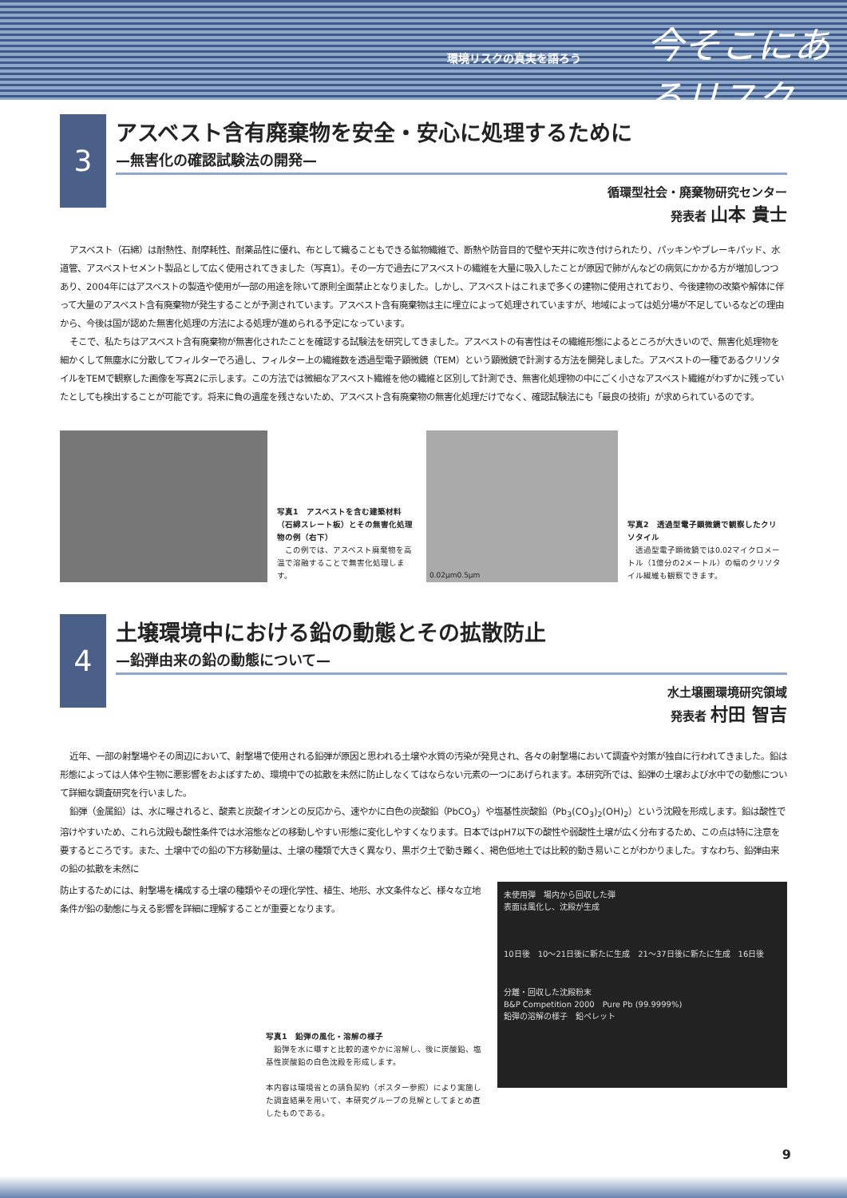環境リスクの真実を語ろう 今そこにあるリスク
3
アスベスト含有廃棄物を安全・安心に処理するために
—無害化の確認試験法の開発—
循環型社会・廃棄物研究センター
発表者 山本 貴士
アスベスト（石綿）は耐熱性、耐摩耗性、耐薬品性に優れ、布として織ることもできる鉱物繊維で、断熱や防音目的で壁や天井に吹き付けられたり、パッキンやブレーキパッド、水道管、アスベストセメント製品として広く使用されてきました（写真1）。その一方で過去にアスベストの繊維を大量に吸入したことが原因で肺がんなどの病気にかかる方が増加しつつあり、2004年にはアスベストの製造や使用が一部の用途を除いて原則全面禁止となりました。しかし、アスベストはこれまで多くの建物に使用されており、今後建物の改築や解体に伴って大量のアスベスト含有廃棄物が発生することが予測されています。アスベスト含有廃棄物は主に埋立によって処理されていますが、地域によっては処分場が不足しているなどの理由から、今後は国が認めた無害化処理の方法による処理が進められる予定になっています。
そこで、私たちはアスベスト含有廃棄物が無害化されたことを確認する試験法を研究してきました。アスベストの有害性はその繊維形態によるところが大きいので、無害化処理物を細かくして無塵水に分散してフィルターでろ過し、フィルター上の繊維数を透過型電子顕微鏡（TEM）という顕微鏡で計測する方法を開発しました。アスベストの一種であるクリソタイルをTEMで観察した画像を写真2に示します。この方法では微細なアスベスト繊維を他の繊維と区別して計測でき、無害化処理物の中にごく小さなアスベスト繊維がわずかに残っていたとしても検出することが可能です。将来に負の遺産を残さないため、アスベスト含有廃棄物の無害化処理だけでなく、確認試験法にも「最良の技術」が求められているのです。
写真1　アスベストを含む建築材料（石綿スレート板）とその無害化処理物の例（右下）
　この例では、アスベスト廃棄物を高温で溶融することで無害化処理します。
0.02μm 0.5μm
写真2　透過型電子顕微鏡で観察したクリソタイル
　透過型電子顕微鏡では0.02マイクロメートル（1億分の2メートル）の幅のクリソタイル繊維も観察できます。
4
土壌環境中における鉛の動態とその拡散防止
—鉛弾由来の鉛の動態について—
水土壌圏環境研究領域
発表者 村田 智吉
近年、一部の射撃場やその周辺において、射撃場で使用される鉛弾が原因と思われる土壌や水質の汚染が発見され、各々の射撃場において調査や対策が独自に行われてきました。鉛は形態によっては人体や生物に悪影響をおよぼすため、環境中での拡散を未然に防止しなくてはならない元素の一つにあげられます。本研究所では、鉛弾の土壌および水中での動態について詳細な調査研究を行いました。
鉛弾（金属鉛）は、水に曝されると、酸素と炭酸イオンとの反応から、速やかに白色の炭酸鉛（PbCO<sub>3</sub>）や塩基性炭酸鉛（Pb<sub>3</sub>(CO<sub>3</sub>)<sub>2</sub>(OH)<sub>2</sub>）という沈殿を形成します。鉛は酸性で溶けやすいため、これら沈殿も酸性条件では水溶態などの移動しやすい形態に変化しやすくなります。日本ではpH7以下の酸性や弱酸性土壌が広く分布するため、この点は特に注意を要するところです。また、土壌中での鉛の下方移動量は、土壌の種類で大きく異なり、黒ボク土で動き難く、褐色低地土では比較的動き易いことがわかりました。すなわち、鉛弾由来の鉛の拡散を未然に
防止するためには、射撃場を構成する土壌の種類やその理化学性、植生、地形、水文条件など、様々な立地条件が鉛の動態に与える影響を詳細に理解することが重要となります。
写真1　鉛弾の風化・溶解の様子
　鉛弾を水に曝すと比較的速やかに溶解し、後に炭酸鉛、塩基性炭酸鉛の白色沈殿を形成します。
本内容は環境省との請負契約（ポスター参照）により実施した調査結果を用いて、本研究グループの見解としてまとめ直したものである。
未使用弾　場内から回収した弾
表面は風化し、沈殿が生成
10日後　10～21日後に新たに生成　21～37日後に新たに生成　16日後
分離・回収した沈殿粉末
B&P Competition 2000　Pure Pb (99.9999%)
鉛弾の溶解の様子　鉛ペレット
9